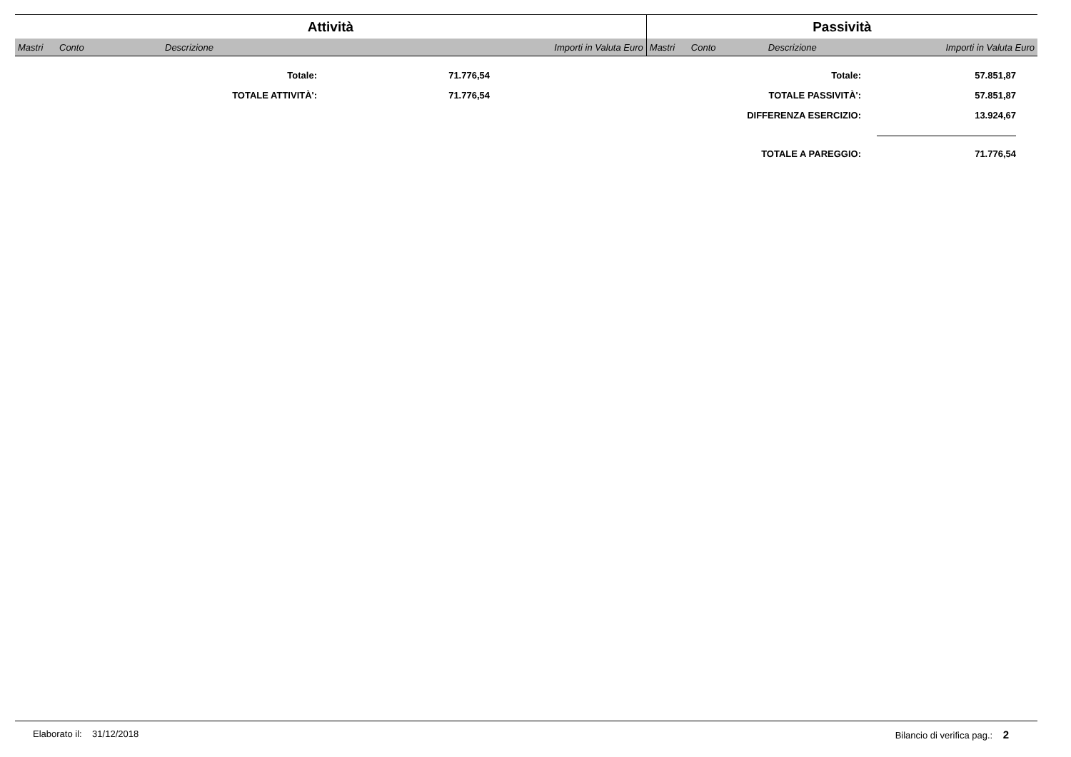| Attività | | | | Passività | | | |
| --- | --- | --- | --- | --- | --- | --- | --- |
| Mastri | Conto | Descrizione | Importi in Valuta Euro | Mastri | Conto | Descrizione | Importi in Valuta Euro |
| Totale: | 71.776,54 | Totale: | 57.851,87 |
| TOTALE ATTIVITÀ': | 71.776,54 | TOTALE PASSIVITÀ': | 57.851,87 |
| | | DIFFERENZA ESERCIZIO: | 13.924,67 |
| | | TOTALE A PAREGGIO: | 71.776,54 |
Elaborato il: 31/12/2018 Bilancio di verifica pag.: 2